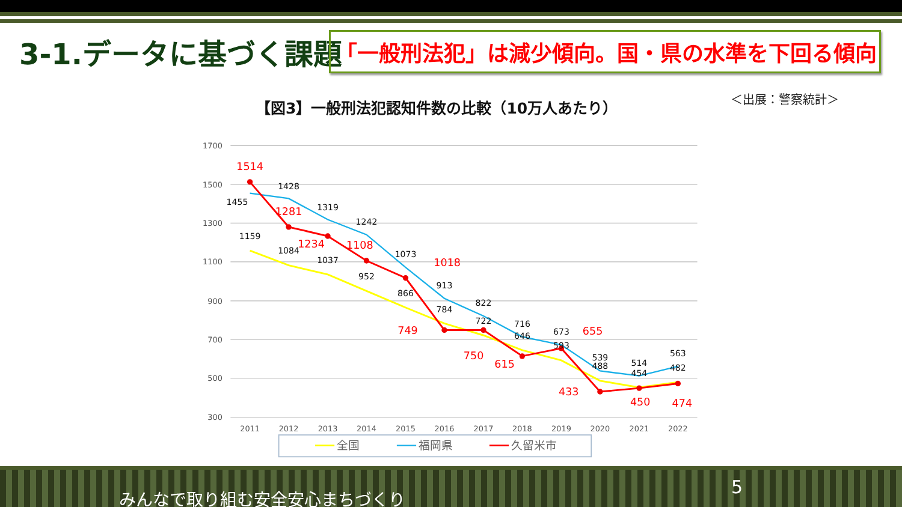3-1.データに基づく課題
「一般刑法犯」は減少傾向。国・県の水準を下回る傾向
【図3】一般刑法犯認知件数の比較（10万人あたり）
＜出展：警察統計＞
1700
1500
1300
1100
900
700
500
300
2011
2012
2013
2014
2015
2016
2017
2018
2019
2020
2021
2022
1159
1084
1037
952
866
784
722
646
593
488
454
482
1455
1428
1319
1242
1073
913
822
716
673
539
514
563
1514
1281
1234
1108
1018
749
750
615
655
433
450
474
全国
福岡県
久留米市
みんなで取り組む安全安心まちづくり
5